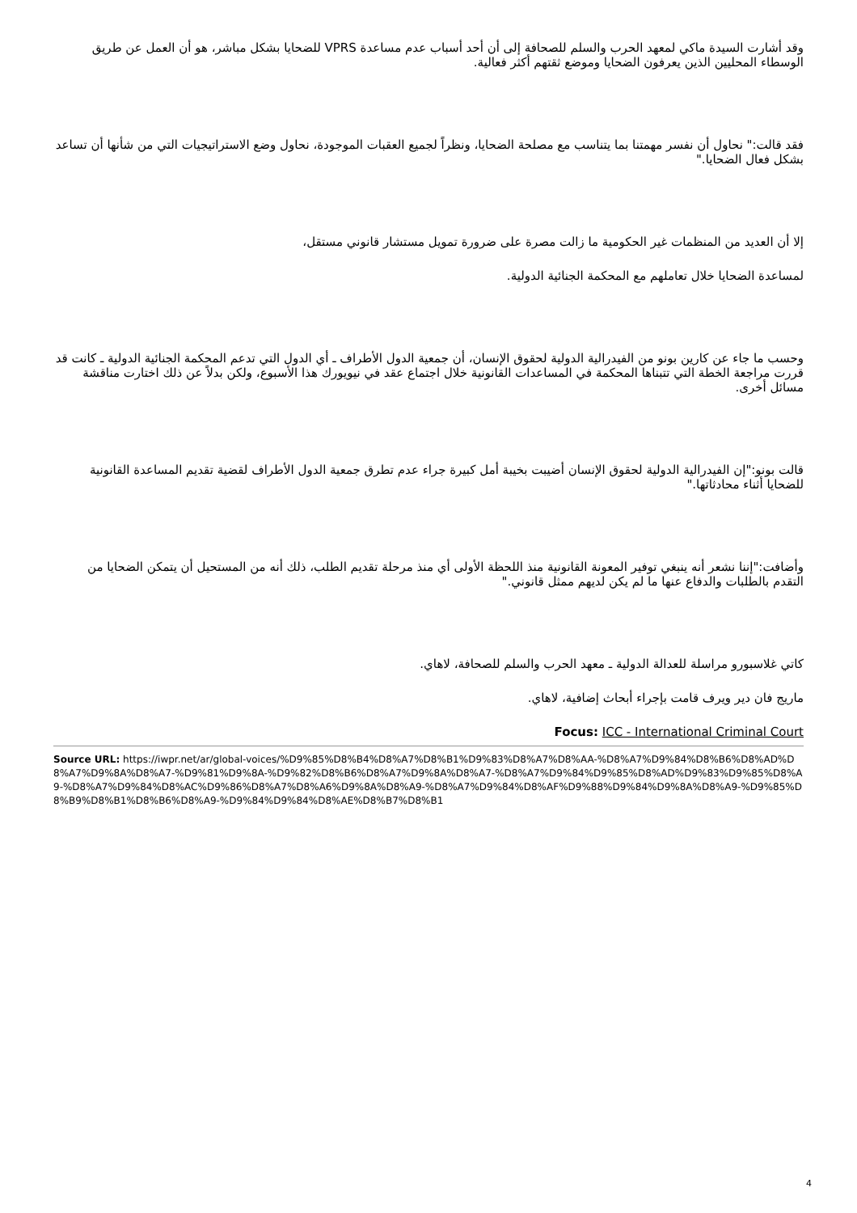وقد أشارت السيدة ماكي لمعهد الحرب والسلم للصحافة إلى أن أحد أسباب عدم مساعدة VPRS للضحايا بشكل مباشر، هو أن العمل عن طريق الوسطاء المحليين الذين يعرفون الضحايا وموضع ثقتهم أكثر فعالية.
فقد قالت:" نحاول أن نفسر مهمتنا بما يتناسب مع مصلحة الضحايا، ونظراً لجميع العقبات الموجودة، نحاول وضع الاستراتيجيات التي من شأنها أن تساعد بشكل فعال الضحايا."
إلا أن العديد من المنظمات غير الحكومية ما زالت مصرة على ضرورة تمويل مستشار قانوني مستقل،
لمساعدة الضحايا خلال تعاملهم مع المحكمة الجنائية الدولية.
وحسب ما جاء عن كارين بونو من الفيدرالية الدولية لحقوق الإنسان، أن جمعية الدول الأطراف ـ أي الدول التي تدعم المحكمة الجنائية الدولية ـ كانت قد قررت مراجعة الخطة التي تتبناها المحكمة في المساعدات القانونية خلال اجتماع عقد في نيويورك هذا الأسبوع، ولكن بدلاً عن ذلك اختارت مناقشة مسائل أخرى.
قالت بونو:"إن الفيدرالية الدولية لحقوق الإنسان أضيبت بخيبة أمل كبيرة جراء عدم تطرق جمعية الدول الأطراف لقضية تقديم المساعدة القانونية للضحايا أثناء محادثاتها."
وأضافت:"إننا نشعر أنه ينبغي توفير المعونة القانونية منذ اللحظة الأولى أي منذ مرحلة تقديم الطلب، ذلك أنه من المستحيل أن يتمكن الضحايا من التقدم بالطلبات والدفاع عنها ما لم يكن لديهم ممثل قانوني."
كاتي غلاسبورو مراسلة للعدالة الدولية ـ معهد الحرب والسلم للصحافة، لاهاي.
ماريج فان دير ويرف قامت بإجراء أبحاث إضافية، لاهاي.
Focus: ICC - International Criminal Court
Source URL: https://iwpr.net/ar/global-voices/%D9%85%D8%B4%D8%A7%D8%B1%D9%83%D8%A7%D8%AA-%D8%A7%D9%84%D8%B6%D8%AD%D8%A7%D9%8A%D8%A7-%D9%81%D9%8A-%D9%82%D8%B6%D8%A7%D9%8A%D8%A7-%D8%A7%D9%84%D9%85%D8%AD%D9%83%D9%85%D8%A9-%D8%A7%D9%84%D8%AC%D9%86%D8%A7%D8%A6%D9%8A%D8%A9-%D8%A7%D9%84%D8%AF%D9%88%D9%84%D9%8A%D8%A9-%D9%85%D8%B9%D8%B1%D8%B6%D8%A9-%D9%84%D9%84%D8%AE%D8%B7%D8%B1
4